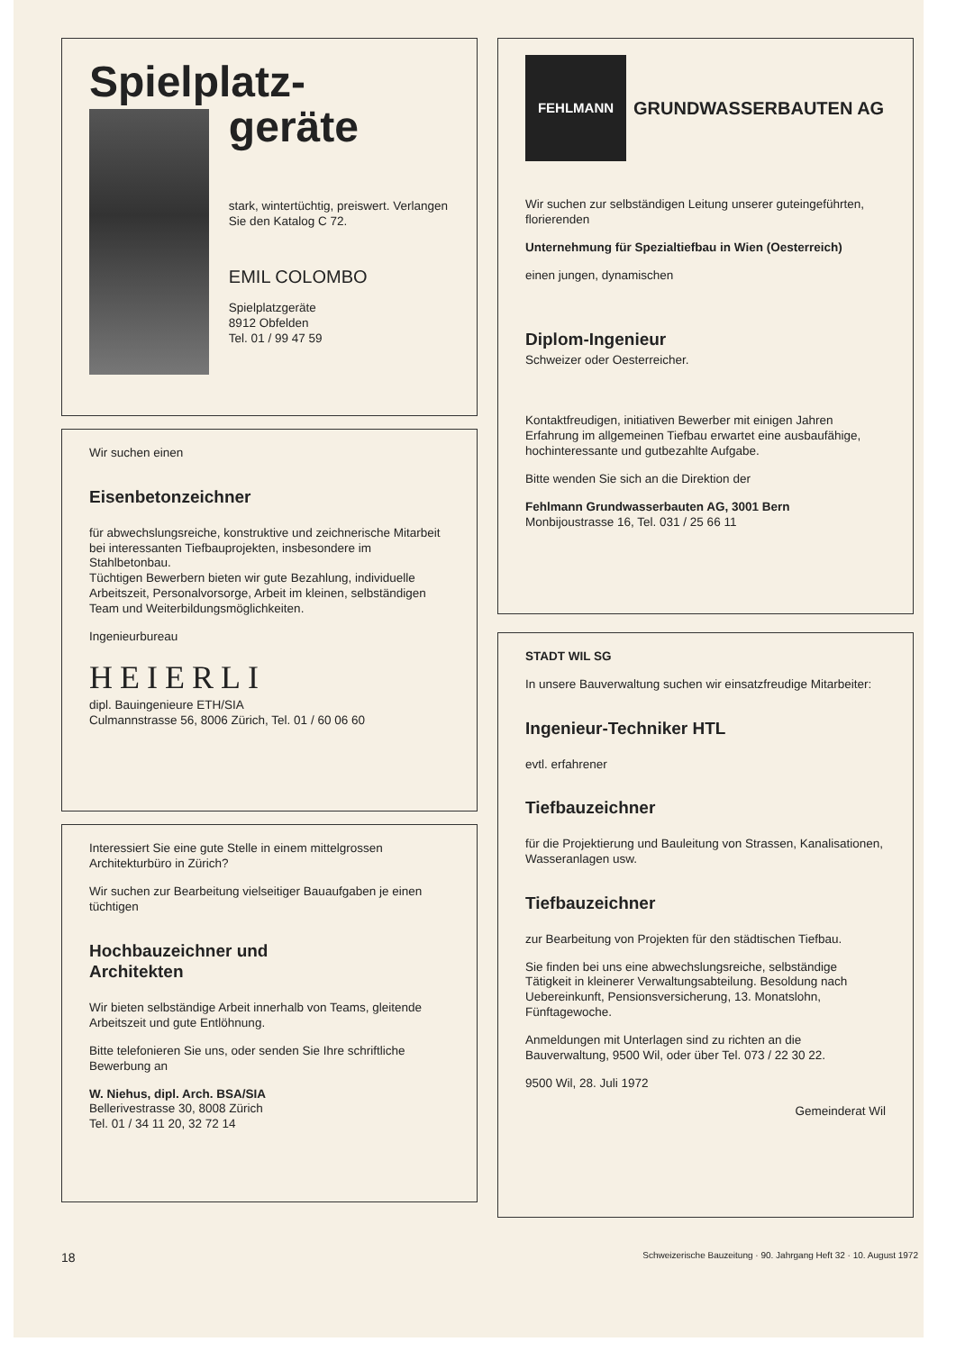Spielplatz-
geräte
stark, wintertüchtig, preiswert. Verlangen Sie den Katalog C 72.
EMIL COLOMBO
Spielplatzgeräte
8912 Obfelden
Tel. 01 / 99 47 59
Wir suchen einen
Eisenbetonzeichner
für abwechslungsreiche, konstruktive und zeichnerische Mitarbeit bei interessanten Tiefbauprojekten, insbesondere im Stahlbetonbau.
Tüchtigen Bewerbern bieten wir gute Bezahlung, individuelle Arbeitszeit, Personalvorsorge, Arbeit im kleinen, selbständigen Team und Weiterbildungsmöglichkeiten.
Ingenieurbureau
HEIERLI
dipl. Bauingenieure ETH/SIA
Culmannstrasse 56, 8006 Zürich, Tel. 01 / 60 06 60
Interessiert Sie eine gute Stelle in einem mittelgrossen Architekturbüro in Zürich?
Wir suchen zur Bearbeitung vielseitiger Bauaufgaben je einen tüchtigen
Hochbauzeichner und
Architekten
Wir bieten selbständige Arbeit innerhalb von Teams, gleitende Arbeitszeit und gute Entlöhnung.
Bitte telefonieren Sie uns, oder senden Sie Ihre schriftliche Bewerbung an
W. Niehus, dipl. Arch. BSA/SIA
Bellerivestrasse 30, 8008 Zürich
Tel. 01 / 34 11 20, 32 72 14
FEHLMANN
GRUNDWASSERBAUTEN AG
Wir suchen zur selbständigen Leitung unserer guteingeführten, florierenden
Unternehmung für Spezialtiefbau in Wien (Oesterreich)
einen jungen, dynamischen
Diplom-Ingenieur
Schweizer oder Oesterreicher.
Kontaktfreudigen, initiativen Bewerber mit einigen Jahren Erfahrung im allgemeinen Tiefbau erwartet eine ausbaufähige, hochinteressante und gutbezahlte Aufgabe.
Bitte wenden Sie sich an die Direktion der
Fehlmann Grundwasserbauten AG, 3001 Bern
Monbijoustrasse 16, Tel. 031 / 25 66 11
STADT WIL SG
In unsere Bauverwaltung suchen wir einsatzfreudige Mitarbeiter:
Ingenieur-Techniker HTL
evtl. erfahrener
Tiefbauzeichner
für die Projektierung und Bauleitung von Strassen, Kanalisationen, Wasseranlagen usw.
Tiefbauzeichner
zur Bearbeitung von Projekten für den städtischen Tiefbau.
Sie finden bei uns eine abwechslungsreiche, selbständige Tätigkeit in kleinerer Verwaltungsabteilung. Besoldung nach Uebereinkunft, Pensionsversicherung, 13. Monatslohn, Fünftagewoche.
Anmeldungen mit Unterlagen sind zu richten an die Bauverwaltung, 9500 Wil, oder über Tel. 073 / 22 30 22.
9500 Wil, 28. Juli 1972
Gemeinderat Wil
18 Schweizerische Bauzeitung · 90. Jahrgang Heft 32 · 10. August 1972